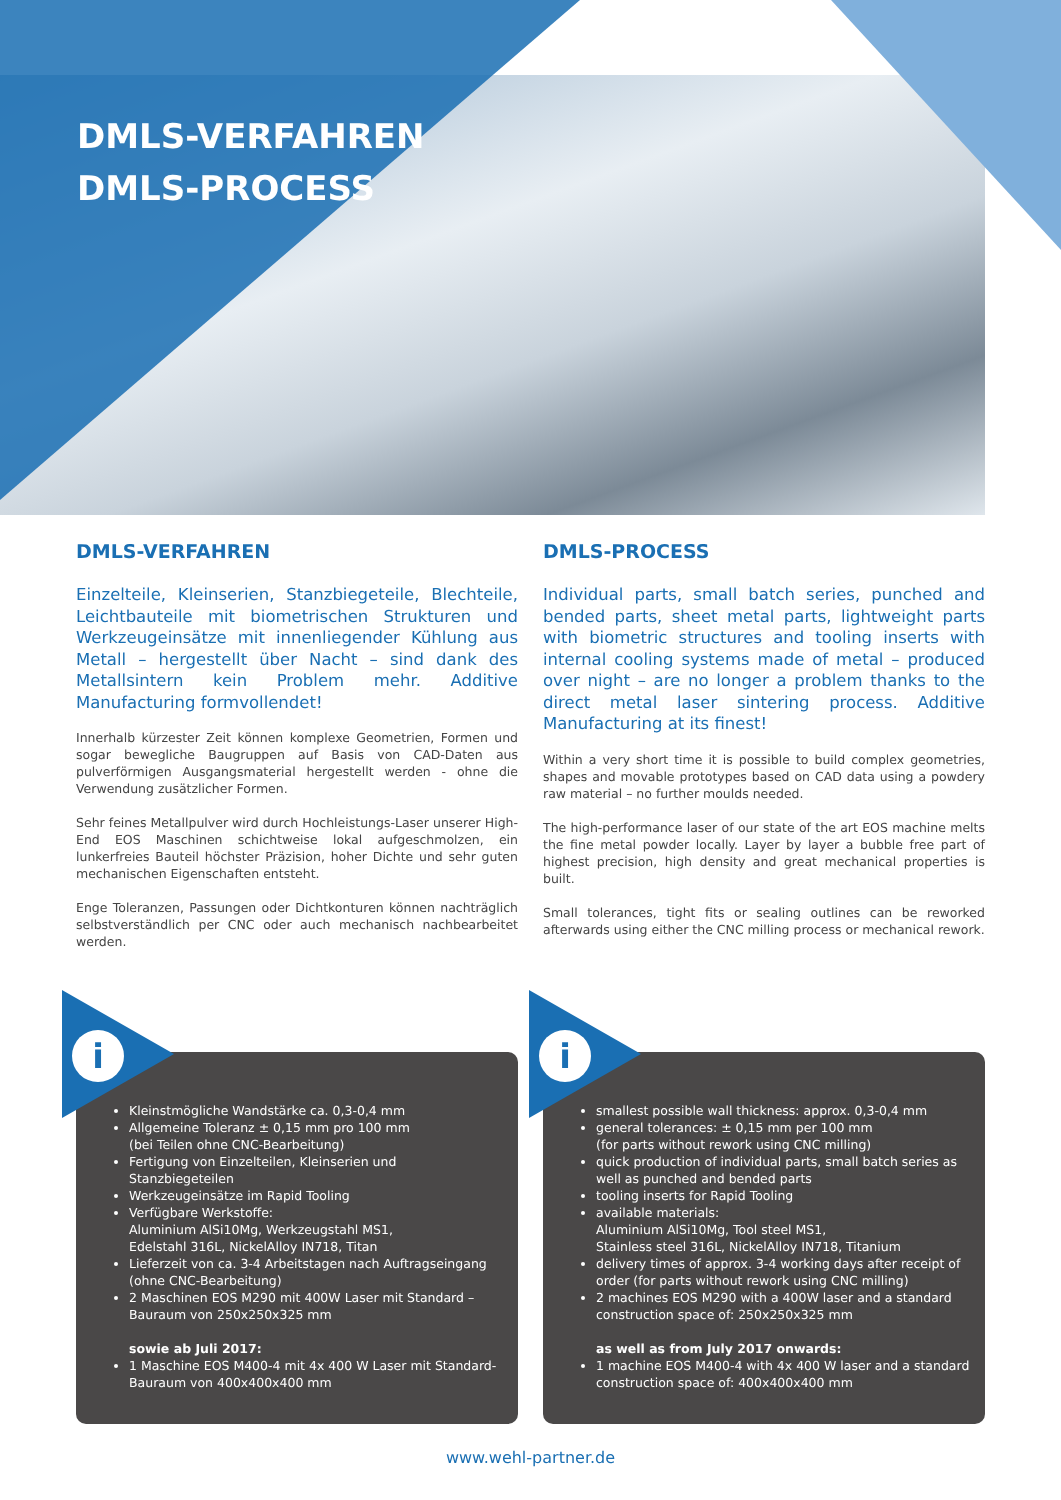DMLS-VERFAHREN
DMLS-PROCESS
DMLS-VERFAHREN
Einzelteile, Kleinserien, Stanzbiegeteile, Blechteile, Leichtbauteile mit biometrischen Strukturen und Werkzeugeinsätze mit innenliegender Kühlung aus Metall – hergestellt über Nacht – sind dank des Metallsintern kein Problem mehr. Additive Manufacturing formvollendet!
Innerhalb kürzester Zeit können komplexe Geometrien, Formen und sogar bewegliche Baugruppen auf Basis von CAD-Daten aus pulverförmigen Ausgangsmaterial hergestellt werden - ohne die Verwendung zusätzlicher Formen.
Sehr feines Metallpulver wird durch Hochleistungs-Laser unserer High-End EOS Maschinen schichtweise lokal aufgeschmolzen, ein lunkerfreies Bauteil höchster Präzision, hoher Dichte und sehr guten mechanischen Eigenschaften entsteht.
Enge Toleranzen, Passungen oder Dichtkonturen können nachträglich selbstverständlich per CNC oder auch mechanisch nachbearbeitet werden.
DMLS-PROCESS
Individual parts, small batch series, punched and bended parts, sheet metal parts, lightweight parts with biometric structures and tooling inserts with internal cooling systems made of metal – produced over night – are no longer a problem thanks to the direct metal laser sintering process. Additive Manufacturing at its finest!
Within a very short time it is possible to build complex geometries, shapes and movable prototypes based on CAD data using a powdery raw material – no further moulds needed.
The high-performance laser of our state of the art EOS machine melts the fine metal powder locally. Layer by layer a bubble free part of highest precision, high density and great mechanical properties is built.
Small tolerances, tight fits or sealing outlines can be reworked afterwards using either the CNC milling process or mechanical rework.
i
Kleinstmögliche Wandstärke ca. 0,3-0,4 mm
Allgemeine Toleranz ± 0,15 mm pro 100 mm
(bei Teilen ohne CNC-Bearbeitung)
Fertigung von Einzelteilen, Kleinserien und Stanzbiegeteilen
Werkzeugeinsätze im Rapid Tooling
Verfügbare Werkstoffe:
Aluminium AlSi10Mg, Werkzeugstahl MS1,
Edelstahl 316L, NickelAlloy IN718, Titan
Lieferzeit von ca. 3-4 Arbeitstagen nach Auftragseingang (ohne CNC-Bearbeitung)
2 Maschinen EOS M290 mit 400W Laser mit Standard – Bauraum von 250x250x325 mm
sowie ab Juli 2017:
1 Maschine EOS M400-4 mit 4x 400 W Laser mit Standard-Bauraum von 400x400x400 mm
i
smallest possible wall thickness: approx. 0,3-0,4 mm
general tolerances: ± 0,15 mm per 100 mm
(for parts without rework using CNC milling)
quick production of individual parts, small batch series as well as punched and bended parts
tooling inserts for Rapid Tooling
available materials:
Aluminium AlSi10Mg, Tool steel MS1,
Stainless steel 316L, NickelAlloy IN718, Titanium
delivery times of approx. 3-4 working days after receipt of order (for parts without rework using CNC milling)
2 machines EOS M290 with a 400W laser and a standard construction space of: 250x250x325 mm
as well as from July 2017 onwards:
1 machine EOS M400-4 with 4x 400 W laser and a standard construction space of: 400x400x400 mm
www.wehl-partner.de